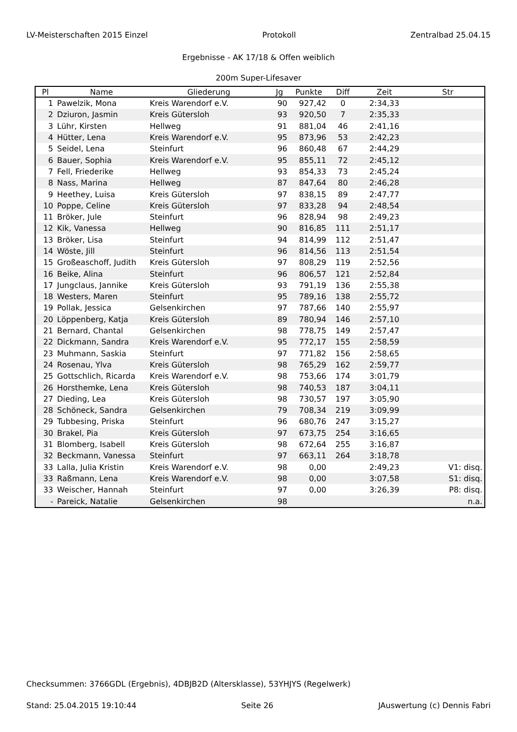LV-Meisterschaften 2015 Einzel Protokoll Zentralbad 25.04.15
Ergebnisse - AK 17/18 & Offen weiblich
200m Super-Lifesaver
| Pl | Name | Gliederung | Jg | Punkte | Diff | Zeit | Str |
| --- | --- | --- | --- | --- | --- | --- | --- |
| 1 | Pawelzik, Mona | Kreis Warendorf e.V. | 90 | 927,42 | 0 | 2:34,33 | |
| 2 | Dziuron, Jasmin | Kreis Gütersloh | 93 | 920,50 | 7 | 2:35,33 | |
| 3 | Lühr, Kirsten | Hellweg | 91 | 881,04 | 46 | 2:41,16 | |
| 4 | Hütter, Lena | Kreis Warendorf e.V. | 95 | 873,96 | 53 | 2:42,23 | |
| 5 | Seidel, Lena | Steinfurt | 96 | 860,48 | 67 | 2:44,29 | |
| 6 | Bauer, Sophia | Kreis Warendorf e.V. | 95 | 855,11 | 72 | 2:45,12 | |
| 7 | Fell, Friederike | Hellweg | 93 | 854,33 | 73 | 2:45,24 | |
| 8 | Nass, Marina | Hellweg | 87 | 847,64 | 80 | 2:46,28 | |
| 9 | Heethey, Luisa | Kreis Gütersloh | 97 | 838,15 | 89 | 2:47,77 | |
| 10 | Poppe, Celine | Kreis Gütersloh | 97 | 833,28 | 94 | 2:48,54 | |
| 11 | Bröker, Jule | Steinfurt | 96 | 828,94 | 98 | 2:49,23 | |
| 12 | Kik, Vanessa | Hellweg | 90 | 816,85 | 111 | 2:51,17 | |
| 13 | Bröker, Lisa | Steinfurt | 94 | 814,99 | 112 | 2:51,47 | |
| 14 | Wöste, Jill | Steinfurt | 96 | 814,56 | 113 | 2:51,54 | |
| 15 | Großeaschoff, Judith | Kreis Gütersloh | 97 | 808,29 | 119 | 2:52,56 | |
| 16 | Beike, Alina | Steinfurt | 96 | 806,57 | 121 | 2:52,84 | |
| 17 | Jungclaus, Jannike | Kreis Gütersloh | 93 | 791,19 | 136 | 2:55,38 | |
| 18 | Westers, Maren | Steinfurt | 95 | 789,16 | 138 | 2:55,72 | |
| 19 | Pollak, Jessica | Gelsenkirchen | 97 | 787,66 | 140 | 2:55,97 | |
| 20 | Löppenberg, Katja | Kreis Gütersloh | 89 | 780,94 | 146 | 2:57,10 | |
| 21 | Bernard, Chantal | Gelsenkirchen | 98 | 778,75 | 149 | 2:57,47 | |
| 22 | Dickmann, Sandra | Kreis Warendorf e.V. | 95 | 772,17 | 155 | 2:58,59 | |
| 23 | Muhmann, Saskia | Steinfurt | 97 | 771,82 | 156 | 2:58,65 | |
| 24 | Rosenau, Ylva | Kreis Gütersloh | 98 | 765,29 | 162 | 2:59,77 | |
| 25 | Gottschlich, Ricarda | Kreis Warendorf e.V. | 98 | 753,66 | 174 | 3:01,79 | |
| 26 | Horsthemke, Lena | Kreis Gütersloh | 98 | 740,53 | 187 | 3:04,11 | |
| 27 | Dieding, Lea | Kreis Gütersloh | 98 | 730,57 | 197 | 3:05,90 | |
| 28 | Schöneck, Sandra | Gelsenkirchen | 79 | 708,34 | 219 | 3:09,99 | |
| 29 | Tubbesing, Priska | Steinfurt | 96 | 680,76 | 247 | 3:15,27 | |
| 30 | Brakel, Pia | Kreis Gütersloh | 97 | 673,75 | 254 | 3:16,65 | |
| 31 | Blomberg, Isabell | Kreis Gütersloh | 98 | 672,64 | 255 | 3:16,87 | |
| 32 | Beckmann, Vanessa | Steinfurt | 97 | 663,11 | 264 | 3:18,78 | |
| 33 | Lalla, Julia Kristin | Kreis Warendorf e.V. | 98 | 0,00 | | 2:49,23 | V1: disq. |
| 33 | Raßmann, Lena | Kreis Warendorf e.V. | 98 | 0,00 | | 3:07,58 | S1: disq. |
| 33 | Weischer, Hannah | Steinfurt | 97 | 0,00 | | 3:26,39 | P8: disq. |
| - | Pareick, Natalie | Gelsenkirchen | 98 | | | | n.a. |
Checksummen: 3766GDL (Ergebnis), 4DBJB2D (Altersklasse), 53YHJYS (Regelwerk)
Stand: 25.04.2015 19:10:44 Seite 26 JAuswertung (c) Dennis Fabri